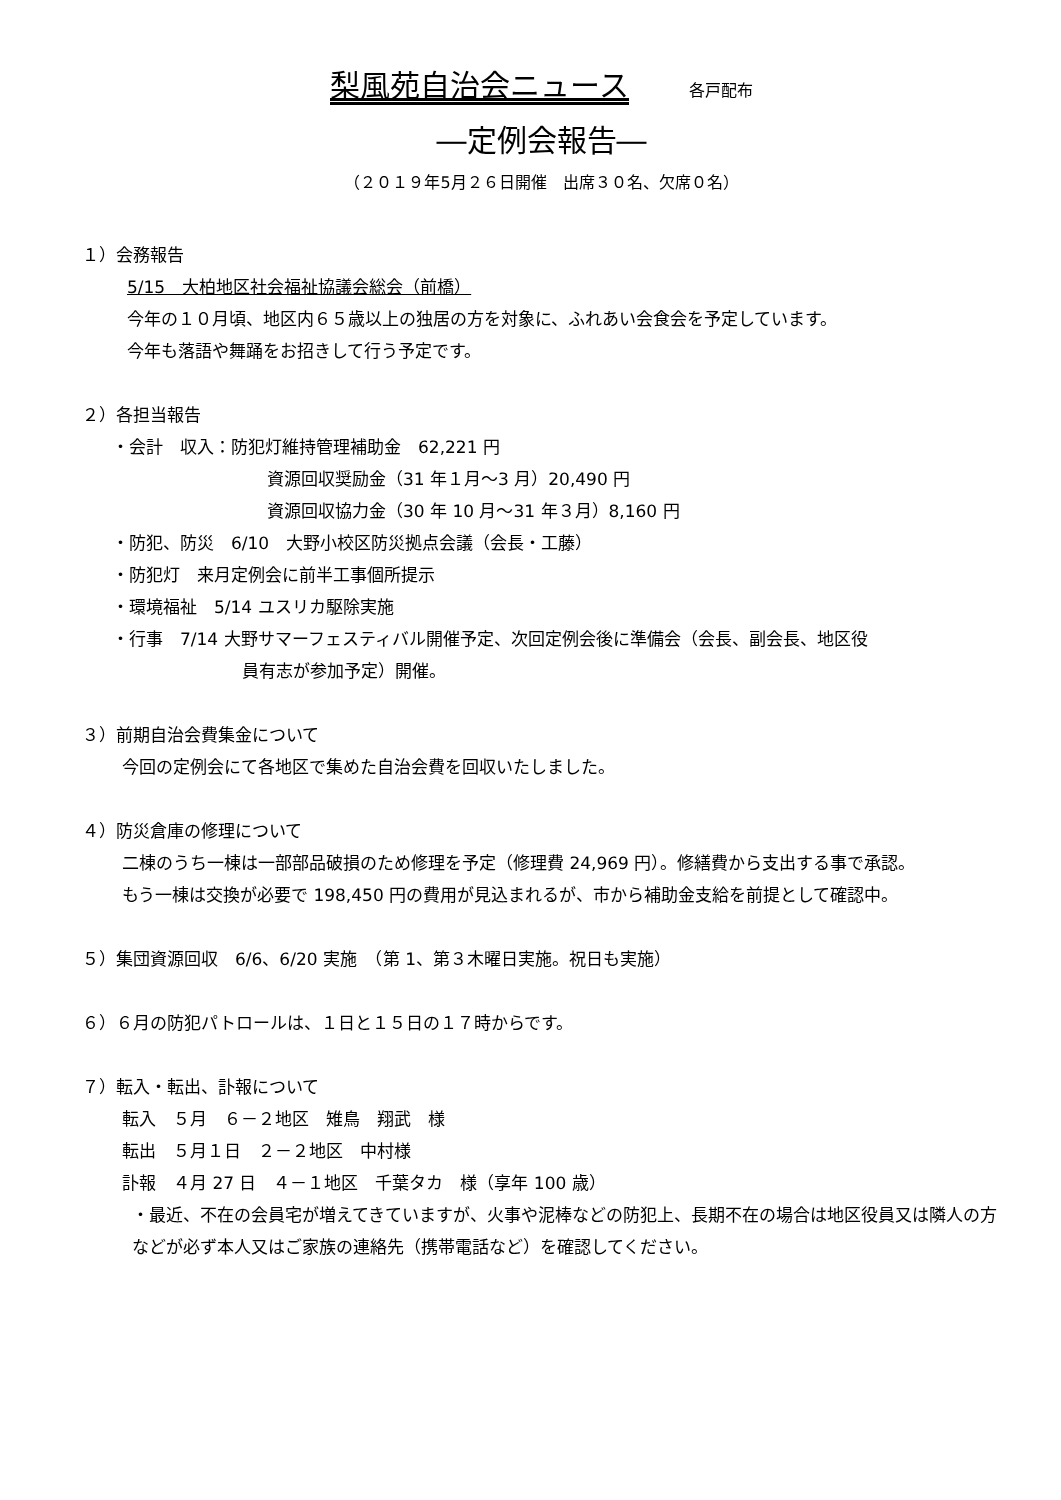梨風苑自治会ニュース 各戸配布
―定例会報告―
（２０１９年5月２６日開催　出席３０名、欠席０名）
１）会務報告
5/15　大柏地区社会福祉協議会総会（前橋）
今年の１０月頃、地区内６５歳以上の独居の方を対象に、ふれあい会食会を予定しています。
今年も落語や舞踊をお招きして行う予定です。
２）各担当報告
・会計　収入：防犯灯維持管理補助金　62,221 円
資源回収奨励金（31 年１月～3 月）20,490 円
資源回収協力金（30 年 10 月～31 年３月）8,160 円
・防犯、防災　6/10　大野小校区防災拠点会議（会長・工藤）
・防犯灯　来月定例会に前半工事個所提示
・環境福祉　5/14 ユスリカ駆除実施
・行事　7/14 大野サマーフェスティバル開催予定、次回定例会後に準備会（会長、副会長、地区役
員有志が参加予定）開催。
３）前期自治会費集金について
今回の定例会にて各地区で集めた自治会費を回収いたしました。
４）防災倉庫の修理について
二棟のうち一棟は一部部品破損のため修理を予定（修理費 24,969 円）。修繕費から支出する事で承認。
もう一棟は交換が必要で 198,450 円の費用が見込まれるが、市から補助金支給を前提として確認中。
５）集団資源回収　6/6、6/20 実施　（第 1、第３木曜日実施。祝日も実施）
６）６月の防犯パトロールは、１日と１５日の１７時からです。
７）転入・転出、訃報について
転入　５月　６－２地区　雉鳥　翔武　様
転出　５月１日　２－２地区　中村様
訃報　４月 27 日　４－１地区　千葉タカ　様（享年 100 歳）
・最近、不在の会員宅が増えてきていますが、火事や泥棒などの防犯上、長期不在の場合は地区役員又は隣人の方などが必ず本人又はご家族の連絡先（携帯電話など）を確認してください。